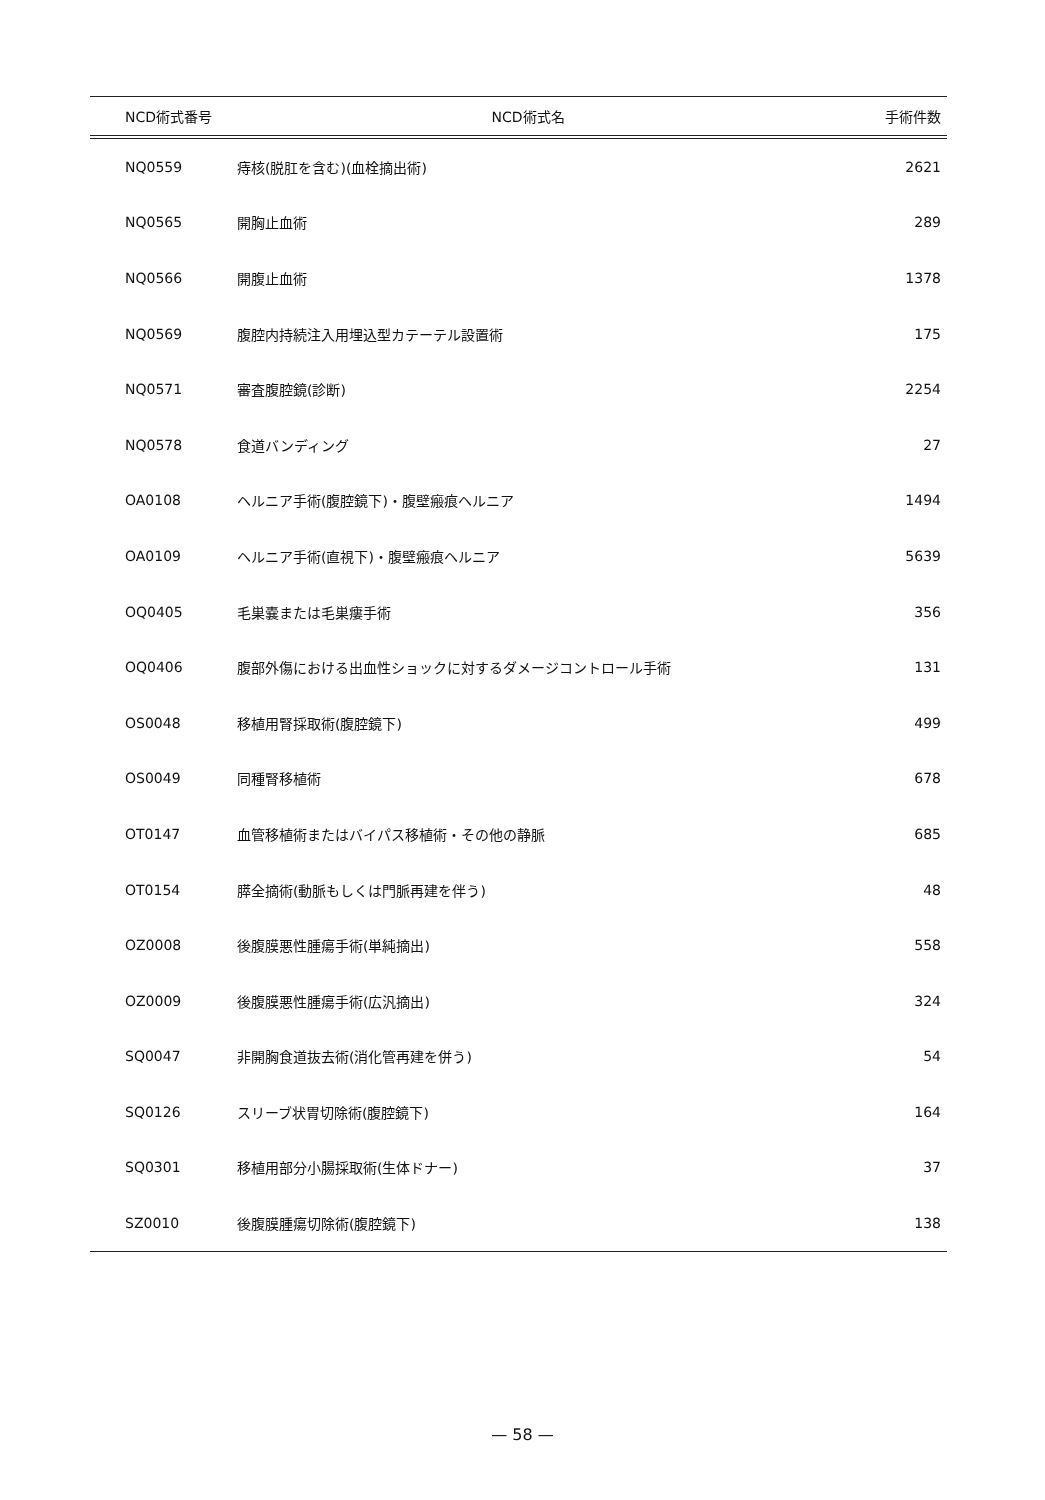| NCD術式番号 | NCD術式名 | 手術件数 |
| --- | --- | --- |
| NQ0559 | 痔核(脱肛を含む)(血栓摘出術) | 2621 |
| NQ0565 | 開胸止血術 | 289 |
| NQ0566 | 開腹止血術 | 1378 |
| NQ0569 | 腹腔内持続注入用埋込型カテーテル設置術 | 175 |
| NQ0571 | 審査腹腔鏡(診断) | 2254 |
| NQ0578 | 食道バンディング | 27 |
| OA0108 | ヘルニア手術(腹腔鏡下)・腹壁瘢痕ヘルニア | 1494 |
| OA0109 | ヘルニア手術(直視下)・腹壁瘢痕ヘルニア | 5639 |
| OQ0405 | 毛巣嚢または毛巣瘻手術 | 356 |
| OQ0406 | 腹部外傷における出血性ショックに対するダメージコントロール手術 | 131 |
| OS0048 | 移植用腎採取術(腹腔鏡下) | 499 |
| OS0049 | 同種腎移植術 | 678 |
| OT0147 | 血管移植術またはバイパス移植術・その他の静脈 | 685 |
| OT0154 | 膵全摘術(動脈もしくは門脈再建を伴う) | 48 |
| OZ0008 | 後腹膜悪性腫瘍手術(単純摘出) | 558 |
| OZ0009 | 後腹膜悪性腫瘍手術(広汎摘出) | 324 |
| SQ0047 | 非開胸食道抜去術(消化管再建を併う) | 54 |
| SQ0126 | スリーブ状胃切除術(腹腔鏡下) | 164 |
| SQ0301 | 移植用部分小腸採取術(生体ドナー) | 37 |
| SZ0010 | 後腹膜腫瘍切除術(腹腔鏡下) | 138 |
— 58 —